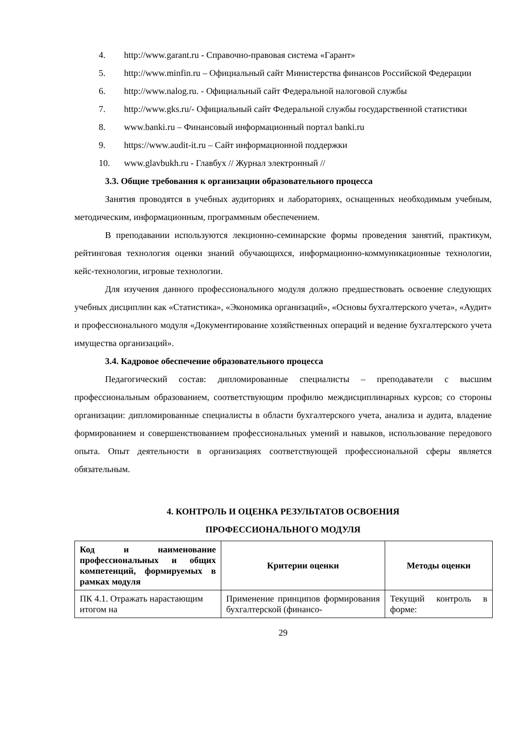4. http://www.garant.ru - Справочно-правовая система «Гарант»
5. http://www.minfin.ru – Официальный сайт Министерства финансов Российской Федерации
6. http://www.nalog.ru. - Официальный сайт Федеральной налоговой службы
7. http://www.gks.ru/- Официальный сайт Федеральной службы государственной статистики
8. www.banki.ru – Финансовый информационный портал banki.ru
9. https://www.audit-it.ru – Сайт информационной поддержки
10. www.glavbukh.ru - Главбух // Журнал электронный //
3.3. Общие требования к организации образовательного процесса
Занятия проводятся в учебных аудиториях и лабораториях, оснащенных необходимым учебным, методическим, информационным, программным обеспечением.
В преподавании используются лекционно-семинарские формы проведения занятий, практикум, рейтинговая технология оценки знаний обучающихся, информационно-коммуникационные технологии, кейс-технологии, игровые технологии.
Для изучения данного профессионального модуля должно предшествовать освоение следующих учебных дисциплин как «Статистика», «Экономика организаций», «Основы бухгалтерского учета», «Аудит» и профессионального модуля «Документирование хозяйственных операций и ведение бухгалтерского учета имущества организаций».
3.4. Кадровое обеспечение образовательного процесса
Педагогический состав: дипломированные специалисты – преподаватели с высшим профессиональным образованием, соответствующим профилю междисциплинарных курсов; со стороны организации: дипломированные специалисты в области бухгалтерского учета, анализа и аудита, владение формированием и совершенствованием профессиональных умений и навыков, использование передового опыта. Опыт деятельности в организациях соответствующей профессиональной сферы является обязательным.
4. КОНТРОЛЬ И ОЦЕНКА РЕЗУЛЬТАТОВ ОСВОЕНИЯ
ПРОФЕССИОНАЛЬНОГО МОДУЛЯ
| Код и наименование профессиональных и общих компетенций, формируемых в рамках модуля | Критерии оценки | Методы оценки |
| --- | --- | --- |
| ПК 4.1. Отражать нарастающим итогом на | Применение принципов формирования бухгалтерской (финансо- | Текущий контроль в форме: |
29